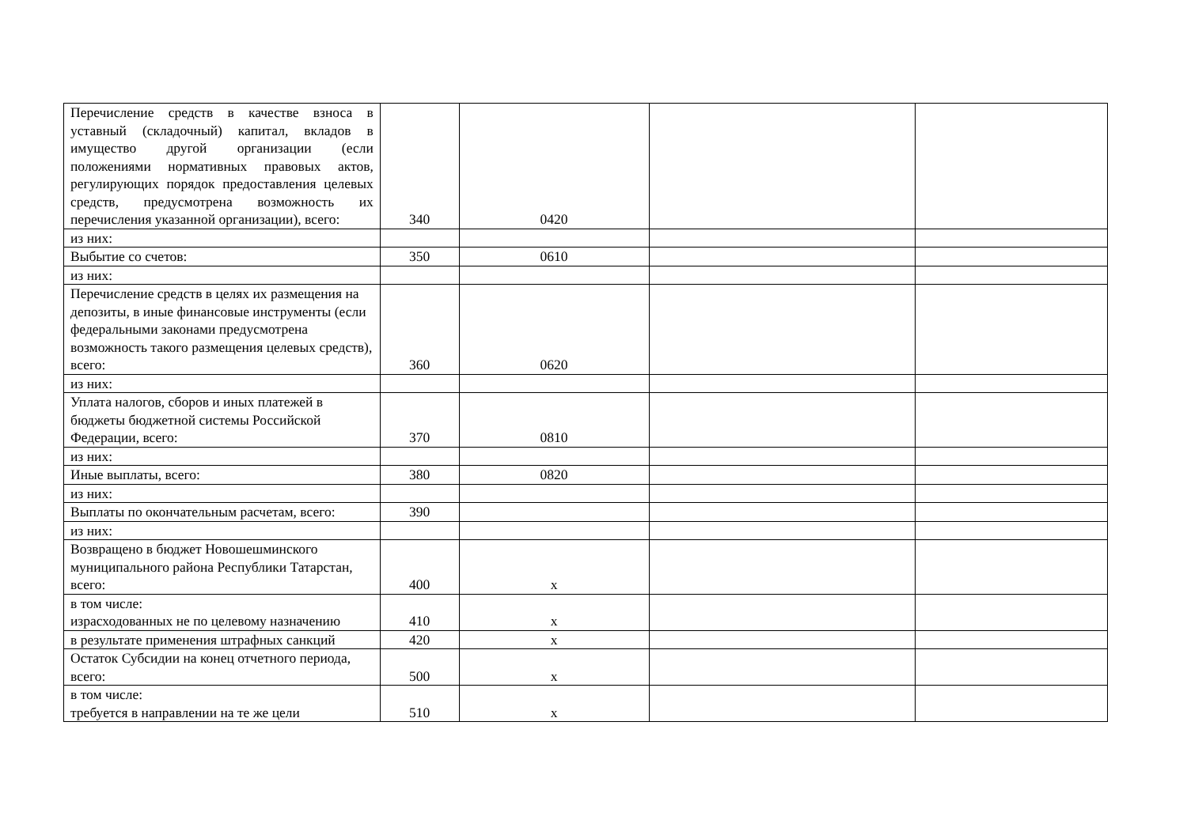| Перечисление средств в качестве взноса в уставный (складочный) капитал, вкладов в имущество другой организации (если положениями нормативных правовых актов, регулирующих порядок предоставления целевых средств, предусмотрена возможность их перечисления указанной организации), всего: | 340 | 0420 | | |
| из них: | | | | |
| Выбытие со счетов: | 350 | 0610 | | |
| из них: | | | | |
| Перечисление средств в целях их размещения на депозиты, в иные финансовые инструменты (если федеральными законами предусмотрена возможность такого размещения целевых средств), всего: | 360 | 0620 | | |
| из них: | | | | |
| Уплата налогов, сборов и иных платежей в бюджеты бюджетной системы Российской Федерации, всего: | 370 | 0810 | | |
| из них: | | | | |
| Иные выплаты, всего: | 380 | 0820 | | |
| из них: | | | | |
| Выплаты по окончательным расчетам, всего: | 390 | | | |
| из них: | | | | |
| Возвращено в бюджет Новошешминского муниципального района Республики Татарстан, всего: | 400 | x | | |
| в том числе: израсходованных не по целевому назначению | 410 | x | | |
| в результате применения штрафных санкций | 420 | x | | |
| Остаток Субсидии на конец отчетного периода, всего: | 500 | x | | |
| в том числе: требуется в направлении на те же цели | 510 | x | | |